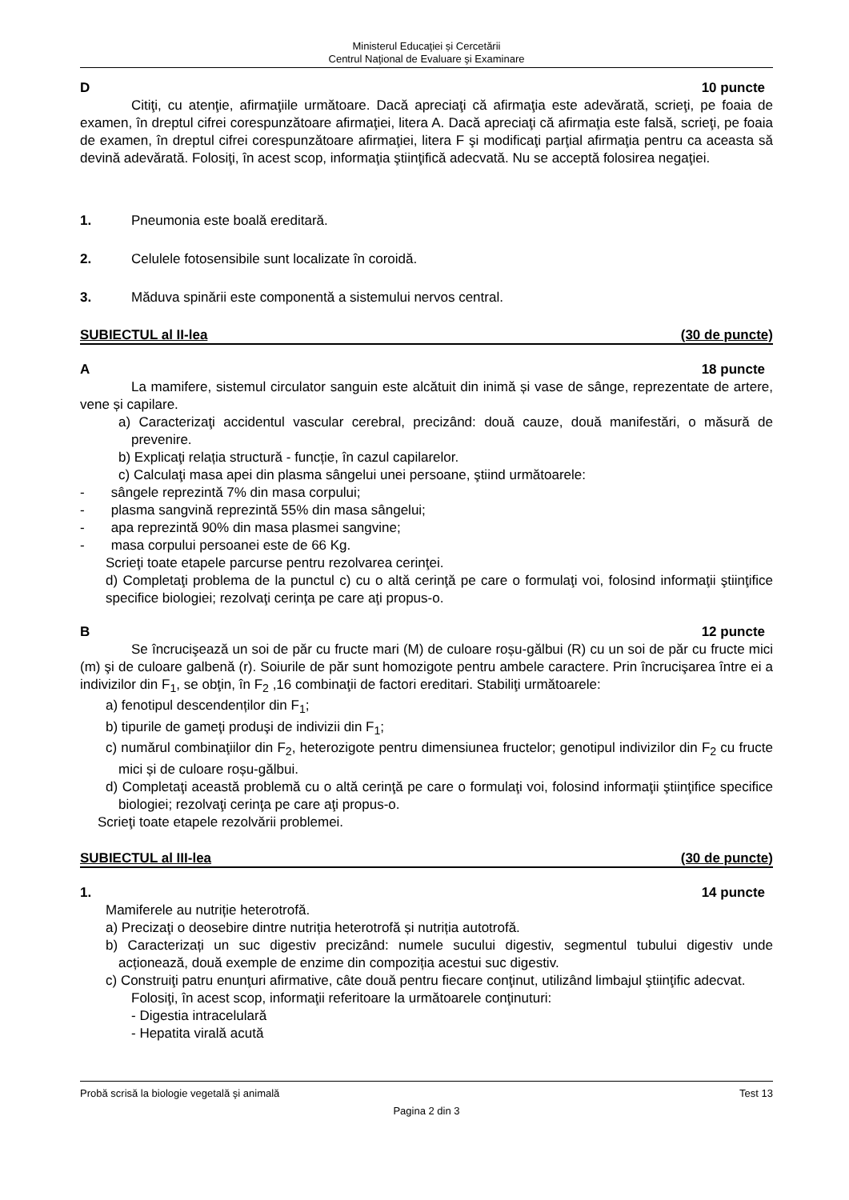Ministerul Educaţiei și Cercetării
Centrul Naţional de Evaluare şi Examinare
D 10 puncte
Citiţi, cu atenţie, afirmaţiile următoare. Dacă apreciaţi că afirmaţia este adevărată, scrieţi, pe foaia de examen, în dreptul cifrei corespunzătoare afirmaţiei, litera A. Dacă apreciaţi că afirmaţia este falsă, scrieţi, pe foaia de examen, în dreptul cifrei corespunzătoare afirmaţiei, litera F şi modificaţi parţial afirmaţia pentru ca aceasta să devină adevărată. Folosiţi, în acest scop, informaţia ştiinţifică adecvată. Nu se acceptă folosirea negaţiei.
1. Pneumonia este boală ereditară.
2. Celulele fotosensibile sunt localizate în coroidă.
3. Măduva spinării este componentă a sistemului nervos central.
SUBIECTUL al II-lea (30 de puncte)
A 18 puncte
La mamifere, sistemul circulator sanguin este alcătuit din inimă și vase de sânge, reprezentate de artere, vene și capilare.
a) Caracterizaţi accidentul vascular cerebral, precizând: două cauze, două manifestări, o măsură de prevenire.
b) Explicaţi relația structură - funcție, în cazul capilarelor.
c) Calculaţi masa apei din plasma sângelui unei persoane, ştiind următoarele:
- sângele reprezintă 7% din masa corpului;
- plasma sangvină reprezintă 55% din masa sângelui;
- apa reprezintă 90% din masa plasmei sangvine;
- masa corpului persoanei este de 66 Kg.
Scrieţi toate etapele parcurse pentru rezolvarea cerinţei.
d) Completaţi problema de la punctul c) cu o altă cerinţă pe care o formulaţi voi, folosind informaţii ştiinţifice specifice biologiei; rezolvaţi cerinţa pe care aţi propus-o.
B 12 puncte
Se încrucişează un soi de păr cu fructe mari (M) de culoare roșu-gălbui (R) cu un soi de păr cu fructe mici (m) şi de culoare galbenă (r). Soiurile de păr sunt homozigote pentru ambele caractere. Prin încrucişarea între ei a indivizilor din F<sub>1</sub>, se obţin, în F<sub>2</sub> ,16 combinaţii de factori ereditari. Stabiliţi următoarele:
a) fenotipul descendenților din F<sub>1</sub>;
b) tipurile de gameţi produşi de indivizii din F<sub>1</sub>;
c) numărul combinaţiilor din F<sub>2</sub>, heterozigote pentru dimensiunea fructelor; genotipul indivizilor din F<sub>2</sub> cu fructe mici și de culoare roșu-gălbui.
d) Completaţi această problemă cu o altă cerinţă pe care o formulaţi voi, folosind informaţii ştiinţifice specifice biologiei; rezolvaţi cerinţa pe care aţi propus-o.
Scrieţi toate etapele rezolvării problemei.
SUBIECTUL al III-lea (30 de puncte)
1. 14 puncte
Mamiferele au nutriție heterotrofă.
a) Precizaţi o deosebire dintre nutriția heterotrofă și nutriția autotrofă.
b) Caracterizați un suc digestiv precizând: numele sucului digestiv, segmentul tubului digestiv unde acționează, două exemple de enzime din compoziția acestui suc digestiv.
c) Construiţi patru enunţuri afirmative, câte două pentru fiecare conţinut, utilizând limbajul ştiinţific adecvat.
Folosiţi, în acest scop, informaţii referitoare la următoarele conţinuturi:
- Digestia intracelulară
- Hepatita virală acută
Probă scrisă la biologie vegetală şi animală Test 13
Pagina 2 din 3